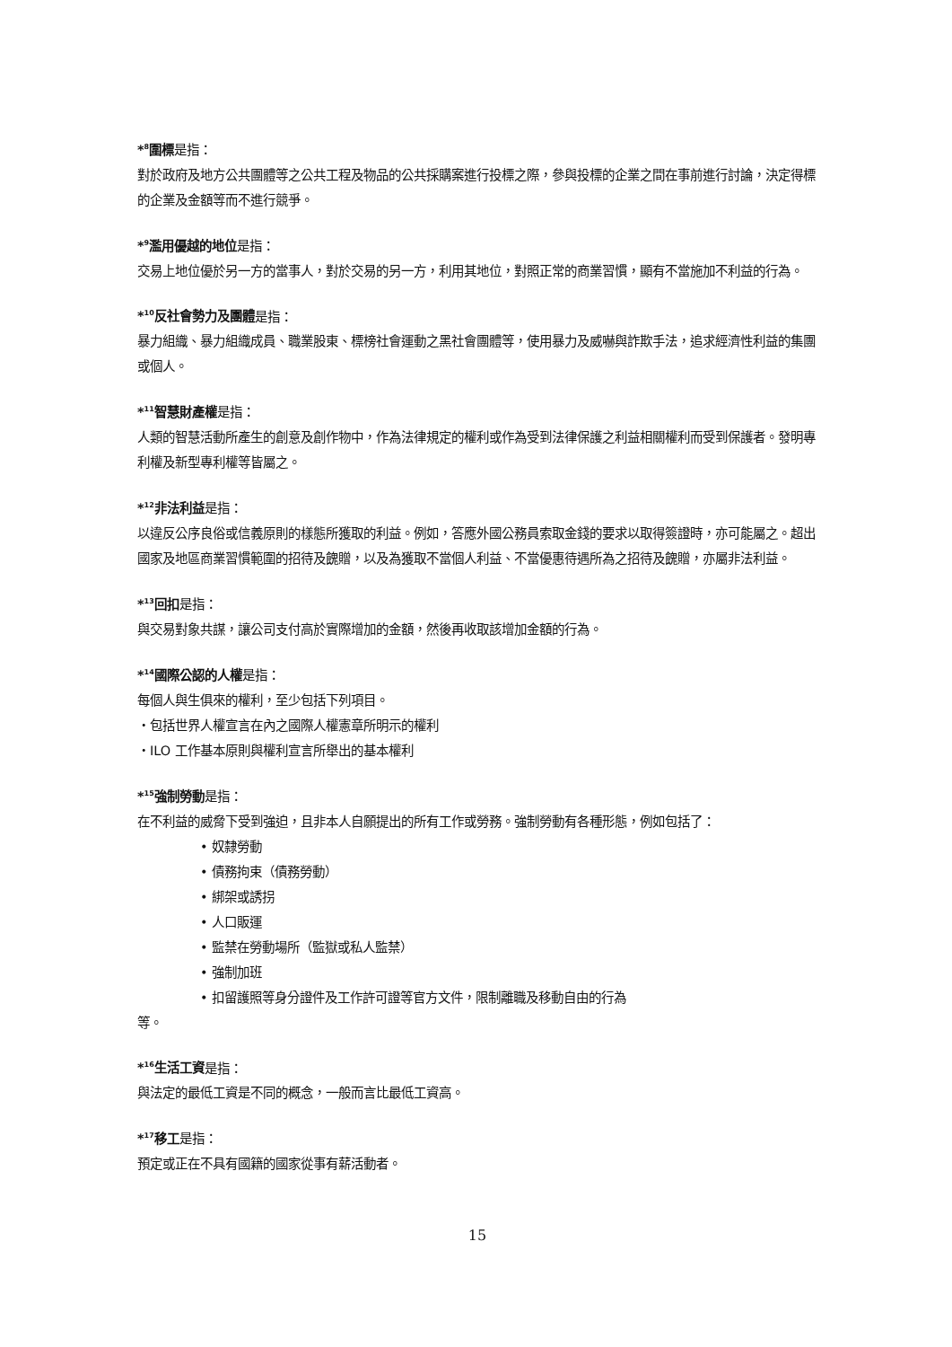*<sup>8</sup>圍標是指：
對於政府及地方公共團體等之公共工程及物品的公共採購案進行投標之際，參與投標的企業之間在事前進行討論，決定得標的企業及金額等而不進行競爭。
*<sup>9</sup>濫用優越的地位是指：
交易上地位優於另一方的當事人，對於交易的另一方，利用其地位，對照正常的商業習慣，顯有不當施加不利益的行為。
*<sup>10</sup>反社會勢力及團體是指：
暴力組織、暴力組織成員、職業股東、標榜社會運動之黑社會團體等，使用暴力及威嚇與詐欺手法，追求經濟性利益的集團或個人。
*<sup>11</sup>智慧財產權是指：
人類的智慧活動所產生的創意及創作物中，作為法律規定的權利或作為受到法律保護之利益相關權利而受到保護者。發明專利權及新型專利權等皆屬之。
*<sup>12</sup>非法利益是指：
以違反公序良俗或信義原則的樣態所獲取的利益。例如，答應外國公務員索取金錢的要求以取得簽證時，亦可能屬之。超出國家及地區商業習慣範圍的招待及餽贈，以及為獲取不當個人利益、不當優惠待遇所為之招待及餽贈，亦屬非法利益。
*<sup>13</sup>回扣是指：
與交易對象共謀，讓公司支付高於實際增加的金額，然後再收取該增加金額的行為。
*<sup>14</sup>國際公認的人權是指：
每個人與生俱來的權利，至少包括下列項目。
・包括世界人權宣言在內之國際人權憲章所明示的權利
・ILO 工作基本原則與權利宣言所舉出的基本權利
*<sup>15</sup>強制勞動是指：
在不利益的威脅下受到強迫，且非本人自願提出的所有工作或勞務。強制勞動有各種形態，例如包括了：
• 奴隸勞動
• 債務拘束（債務勞動）
• 綁架或誘拐
• 人口販運
• 監禁在勞動場所（監獄或私人監禁）
• 強制加班
• 扣留護照等身分證件及工作許可證等官方文件，限制離職及移動自由的行為
等。
*<sup>16</sup>生活工資是指：
與法定的最低工資是不同的概念，一般而言比最低工資高。
*<sup>17</sup>移工是指：
預定或正在不具有國籍的國家從事有薪活動者。
15